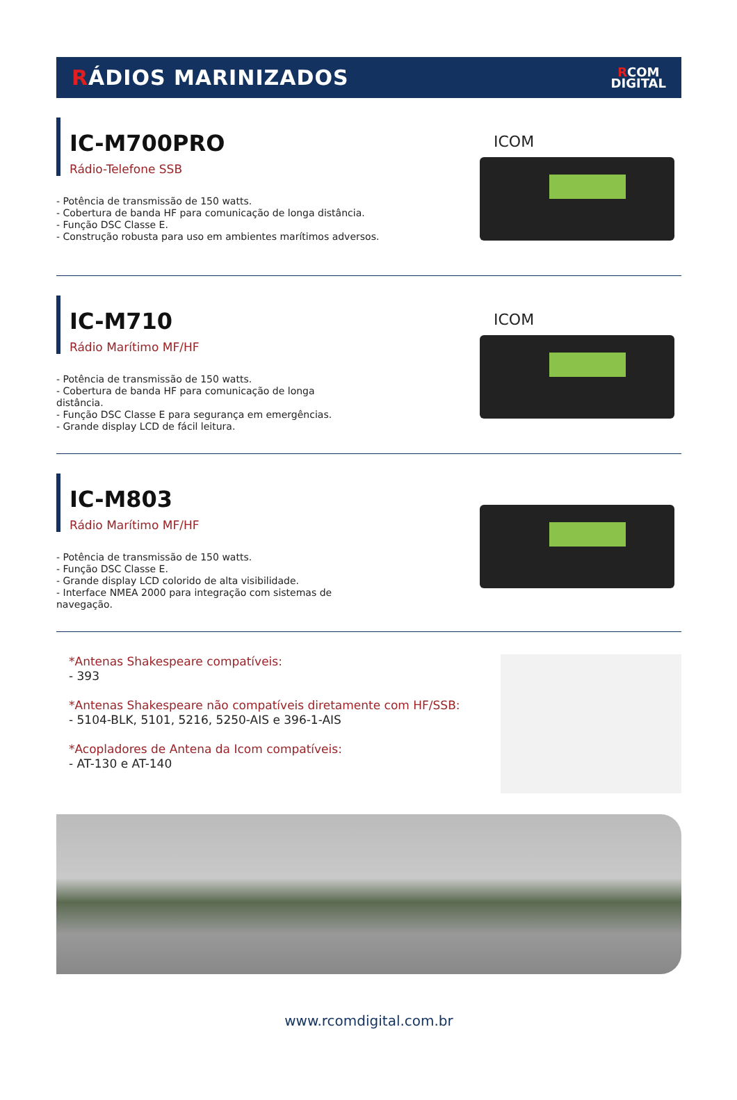RÁDIOS MARINIZADOS
RCOM
DIGITAL
IC-M700PRO
Rádio-Telefone SSB
- Potência de transmissão de 150 watts.
- Cobertura de banda HF para comunicação de longa distância.
- Função DSC Classe E.
- Construção robusta para uso em ambientes marítimos adversos.
ICOM
IC-M710
Rádio Marítimo MF/HF
- Potência de transmissão de 150 watts.
- Cobertura de banda HF para comunicação de longa
distância.
- Função DSC Classe E para segurança em emergências.
- Grande display LCD de fácil leitura.
ICOM
IC-M803
Rádio Marítimo MF/HF
- Potência de transmissão de 150 watts.
- Função DSC Classe E.
- Grande display LCD colorido de alta visibilidade.
- Interface NMEA 2000 para integração com sistemas de
navegação.
*Antenas Shakespeare compatíveis:
- 393
*Antenas Shakespeare não compatíveis diretamente com HF/SSB:
- 5104-BLK, 5101, 5216, 5250-AIS e 396-1-AIS
*Acopladores de Antena da Icom compatíveis:
- AT-130 e AT-140
www.rcomdigital.com.br